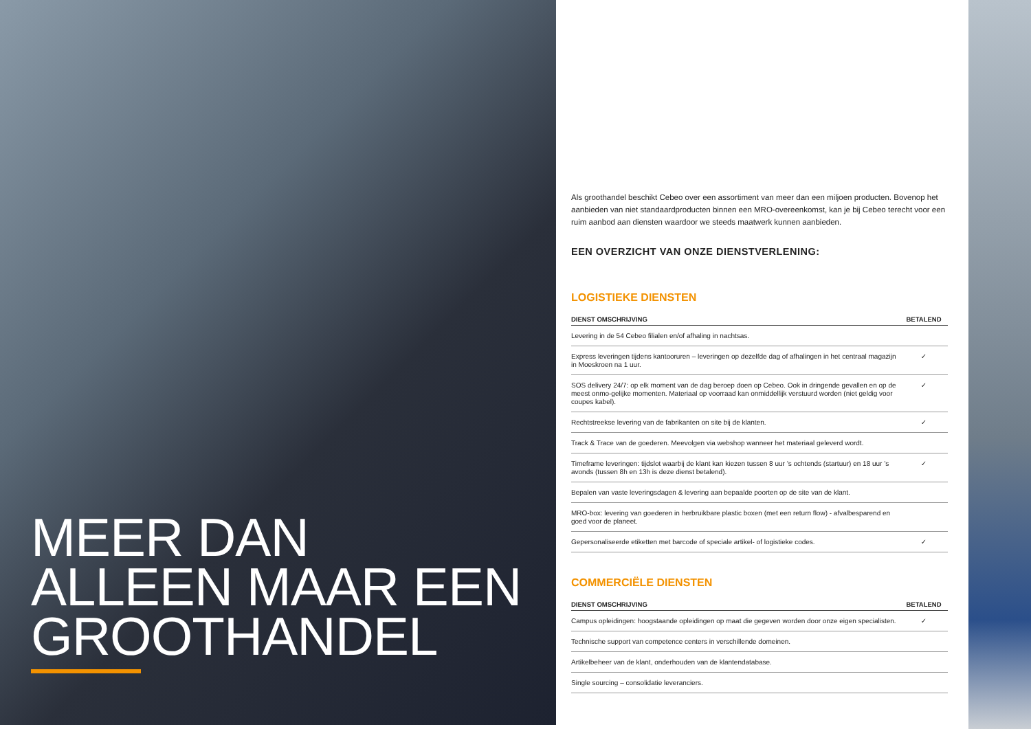MEER DAN
ALLEEN MAAR EEN
GROOTHANDEL
Als groothandel beschikt Cebeo over een assortiment van meer dan een miljoen producten. Bovenop het aanbieden van niet standaardproducten binnen een MRO-overeenkomst, kan je bij Cebeo terecht voor een ruim aanbod aan diensten waardoor we steeds maatwerk kunnen aanbieden.
EEN OVERZICHT VAN ONZE DIENSTVERLENING:
LOGISTIEKE DIENSTEN
| DIENST OMSCHRIJVING | BETALEND |
| --- | --- |
| Levering in de 54 Cebeo filialen en/of afhaling in nachtsas. | |
| Express leveringen tijdens kantooruren – leveringen op dezelfde dag of afhalingen in het centraal magazijn in Moeskroen na 1 uur. | ✓ |
| SOS delivery 24/7: op elk moment van de dag beroep doen op Cebeo. Ook in dringende gevallen en op de meest onmo-gelijke momenten. Materiaal op voorraad kan onmiddellijk verstuurd worden (niet geldig voor coupes kabel). | ✓ |
| Rechtstreekse levering van de fabrikanten on site bij de klanten. | ✓ |
| Track & Trace van de goederen. Meevolgen via webshop wanneer het materiaal geleverd wordt. | |
| Timeframe leveringen: tijdslot waarbij de klant kan kiezen tussen 8 uur ’s ochtends (startuur) en 18 uur ’s avonds (tussen 8h en 13h is deze dienst betalend). | ✓ |
| Bepalen van vaste leveringsdagen & levering aan bepaalde poorten op de site van de klant. | |
| MRO-box: levering van goederen in herbruikbare plastic boxen (met een return flow) - afvalbesparend en goed voor de planeet. | |
| Gepersonaliseerde etiketten met barcode of speciale artikel- of logistieke codes. | ✓ |
COMMERCIËLE DIENSTEN
| DIENST OMSCHRIJVING | BETALEND |
| --- | --- |
| Campus opleidingen: hoogstaande opleidingen op maat die gegeven worden door onze eigen specialisten. | ✓ |
| Technische support van competence centers in verschillende domeinen. | |
| Artikelbeheer van de klant, onderhouden van de klantendatabase. | |
| Single sourcing – consolidatie leveranciers. | |